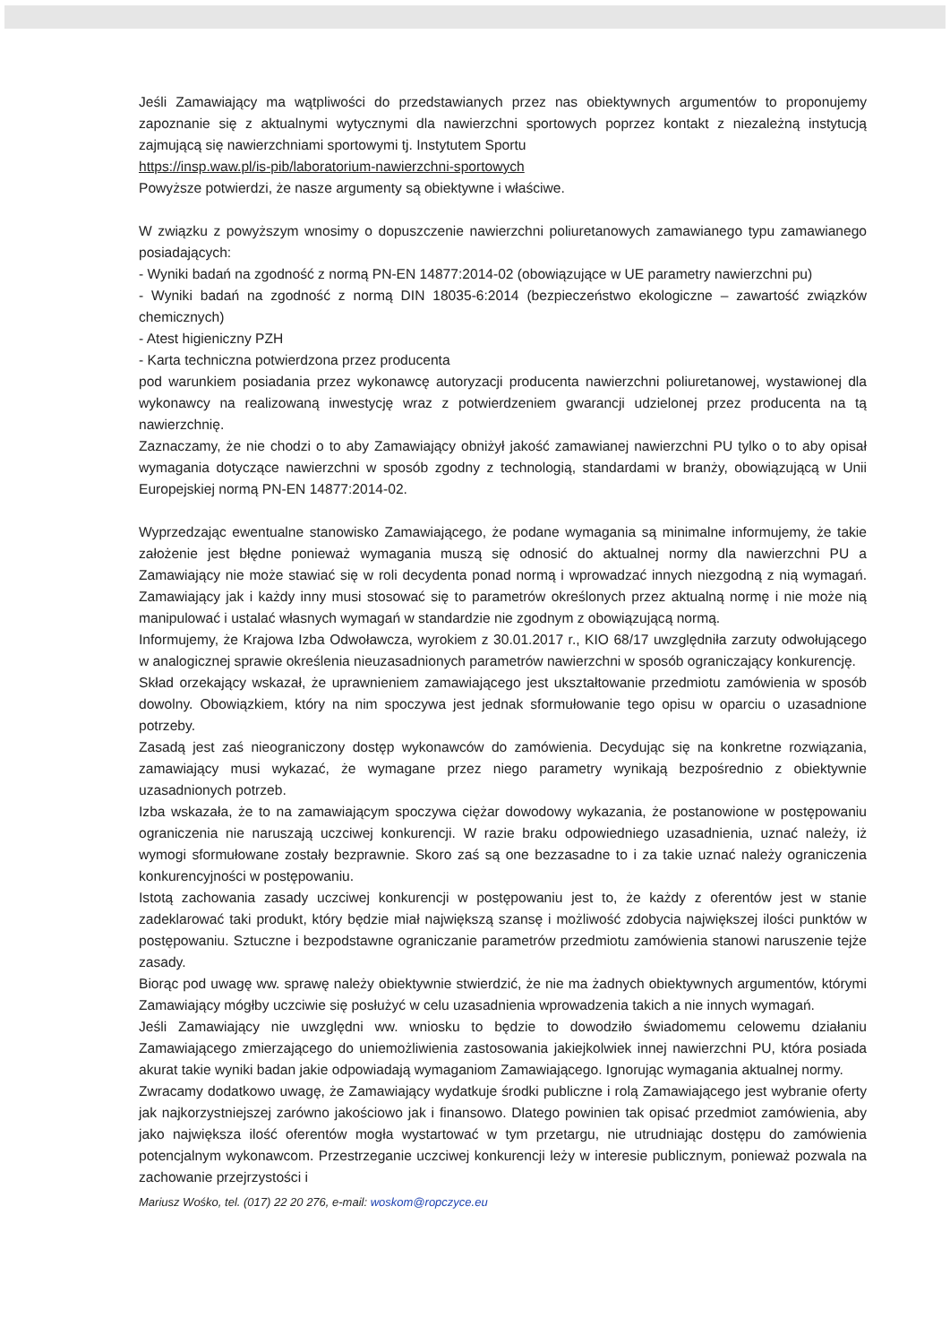Jeśli Zamawiający ma wątpliwości do przedstawianych przez nas obiektywnych argumentów to proponujemy zapoznanie się z aktualnymi wytycznymi dla nawierzchni sportowych poprzez kontakt z niezależną instytucją zajmującą się nawierzchniami sportowymi tj. Instytutem Sportu
https://insp.waw.pl/is-pib/laboratorium-nawierzchni-sportowych
Powyższe potwierdzi, że nasze argumenty są obiektywne i właściwe.
W związku z powyższym wnosimy o dopuszczenie nawierzchni poliuretanowych zamawianego typu zamawianego posiadających:
- Wyniki badań na zgodność z normą PN-EN 14877:2014-02 (obowiązujące w UE parametry nawierzchni pu)
- Wyniki badań na zgodność z normą DIN 18035-6:2014 (bezpieczeństwo ekologiczne – zawartość związków chemicznych)
- Atest higieniczny PZH
- Karta techniczna potwierdzona przez producenta
pod warunkiem posiadania przez wykonawcę autoryzacji producenta nawierzchni poliuretanowej, wystawionej dla wykonawcy na realizowaną inwestycję wraz z potwierdzeniem gwarancji udzielonej przez producenta na tą nawierzchnię.
Zaznaczamy, że nie chodzi o to aby Zamawiający obniżył jakość zamawianej nawierzchni PU tylko o to aby opisał wymagania dotyczące nawierzchni w sposób zgodny z technologią, standardami w branży, obowiązującą w Unii Europejskiej normą PN-EN 14877:2014-02.
Wyprzedzając ewentualne stanowisko Zamawiającego, że podane wymagania są minimalne informujemy, że takie założenie jest błędne ponieważ wymagania muszą się odnosić do aktualnej normy dla nawierzchni PU a Zamawiający nie może stawiać się w roli decydenta ponad normą i wprowadzać innych niezgodną z nią wymagań. Zamawiający jak i każdy inny musi stosować się to parametrów określonych przez aktualną normę i nie może nią manipulować i ustalać własnych wymagań w standardzie nie zgodnym z obowiązującą normą.
Informujemy, że Krajowa Izba Odwoławcza, wyrokiem z 30.01.2017 r., KIO 68/17 uwzględniła zarzuty odwołującego w analogicznej sprawie określenia nieuzasadnionych parametrów nawierzchni w sposób ograniczający konkurencję.
Skład orzekający wskazał, że uprawnieniem zamawiającego jest ukształtowanie przedmiotu zamówienia w sposób dowolny. Obowiązkiem, który na nim spoczywa jest jednak sformułowanie tego opisu w oparciu o uzasadnione potrzeby.
Zasadą jest zaś nieograniczony dostęp wykonawców do zamówienia. Decydując się na konkretne rozwiązania, zamawiający musi wykazać, że wymagane przez niego parametry wynikają bezpośrednio z obiektywnie uzasadnionych potrzeb.
Izba wskazała, że to na zamawiającym spoczywa ciężar dowodowy wykazania, że postanowione w postępowaniu ograniczenia nie naruszają uczciwej konkurencji. W razie braku odpowiedniego uzasadnienia, uznać należy, iż wymogi sformułowane zostały bezprawnie. Skoro zaś są one bezzasadne to i za takie uznać należy ograniczenia konkurencyjności w postępowaniu.
Istotą zachowania zasady uczciwej konkurencji w postępowaniu jest to, że każdy z oferentów jest w stanie zadeklarować taki produkt, który będzie miał największą szansę i możliwość zdobycia największej ilości punktów w postępowaniu. Sztuczne i bezpodstawne ograniczanie parametrów przedmiotu zamówienia stanowi naruszenie tejże zasady.
Biorąc pod uwagę ww. sprawę należy obiektywnie stwierdzić, że nie ma żadnych obiektywnych argumentów, którymi Zamawiający mógłby uczciwie się posłużyć w celu uzasadnienia wprowadzenia takich a nie innych wymagań.
Jeśli Zamawiający nie uwzględni ww. wniosku to będzie to dowodziło świadomemu celowemu działaniu Zamawiającego zmierzającego do uniemożliwienia zastosowania jakiejkolwiek innej nawierzchni PU, która posiada akurat takie wyniki badan jakie odpowiadają wymaganiom Zamawiającego. Ignorując wymagania aktualnej normy.
Zwracamy dodatkowo uwagę, że Zamawiający wydatkuje środki publiczne i rolą Zamawiającego jest wybranie oferty jak najkorzystniejszej zarówno jakościowo jak i finansowo. Dlatego powinien tak opisać przedmiot zamówienia, aby jako największa ilość oferentów mogła wystartować w tym przetargu, nie utrudniając dostępu do zamówienia potencjalnym wykonawcom. Przestrzeganie uczciwej konkurencji leży w interesie publicznym, ponieważ pozwala na zachowanie przejrzystości i
Mariusz Wośko, tel. (017) 22 20 276, e-mail: woskom@ropczyce.eu